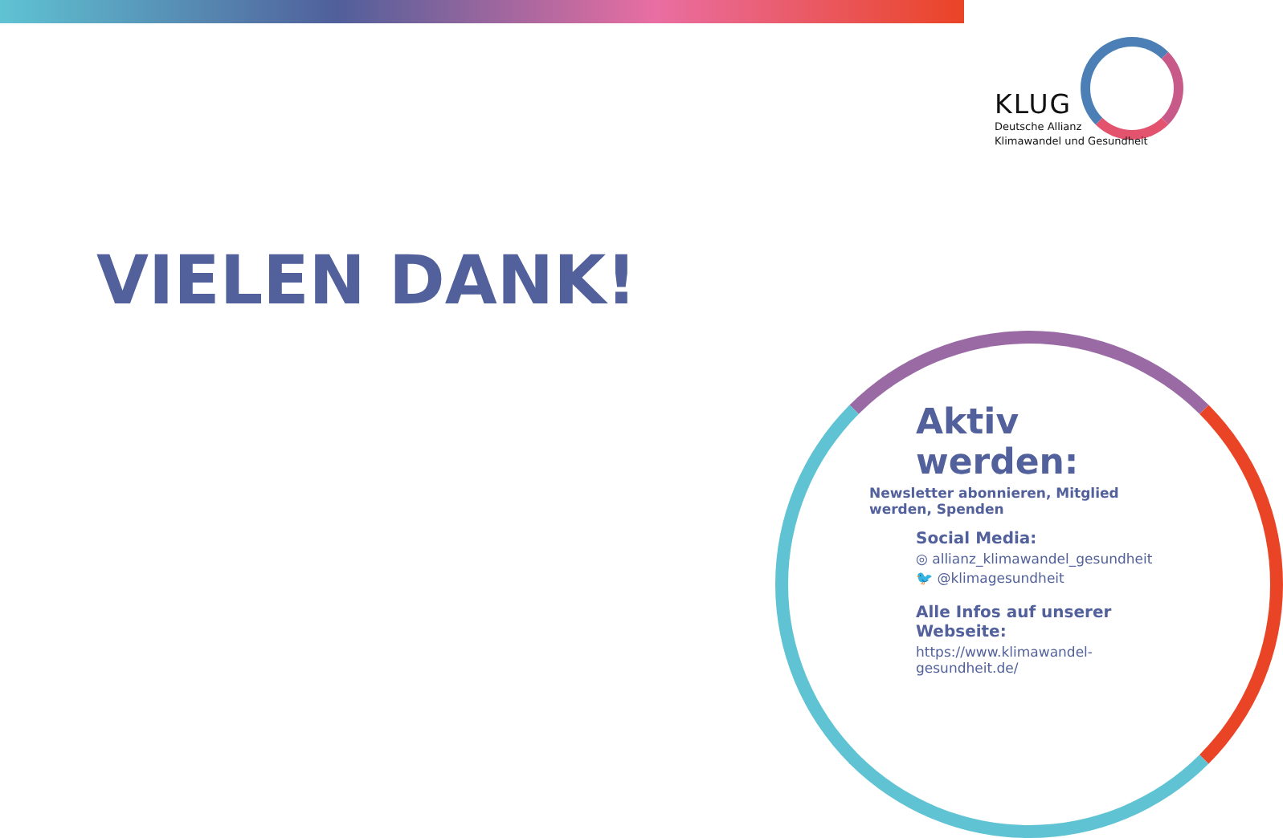KLUG
Deutsche Allianz
Klimawandel und Gesundheit
VIELEN DANK!
Aktiv werden:
Newsletter abonnieren, Mitglied werden, Spenden
Social Media:
◎ allianz_klimawandel_gesundheit
🐦 @klimagesundheit
Alle Infos auf unserer Webseite:
https://www.klimawandel-gesundheit.de/